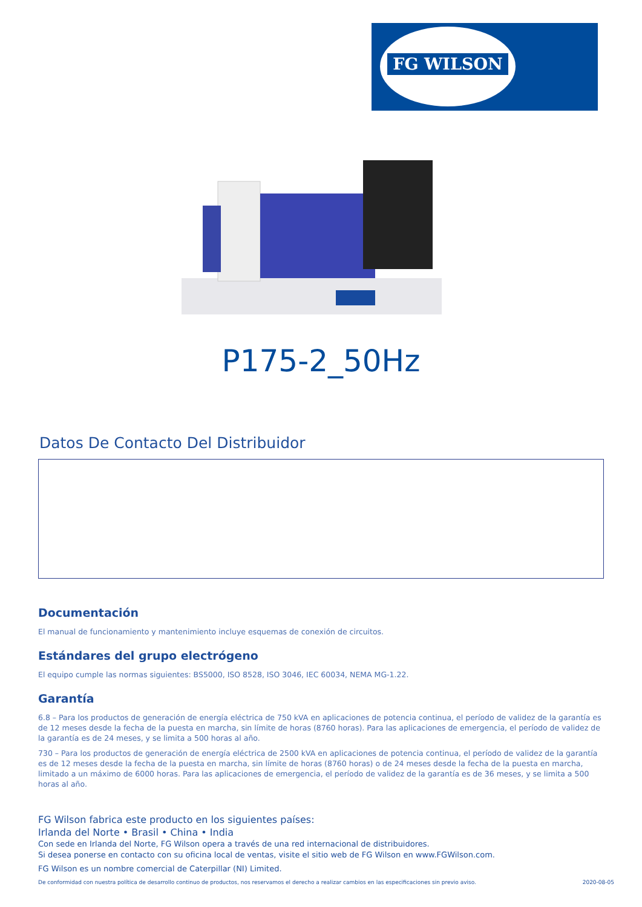FG WILSON
P175-2_50Hz
Datos De Contacto Del Distribuidor
Documentación
El manual de funcionamiento y mantenimiento incluye esquemas de conexión de circuitos.
Estándares del grupo electrógeno
El equipo cumple las normas siguientes: BS5000, ISO 8528, ISO 3046, IEC 60034, NEMA MG-1.22.
Garantía
6.8 – Para los productos de generación de energía eléctrica de 750 kVA en aplicaciones de potencia continua, el período de validez de la garantía es de 12 meses desde la fecha de la puesta en marcha, sin límite de horas (8760 horas). Para las aplicaciones de emergencia, el período de validez de la garantía es de 24 meses, y se limita a 500 horas al año.
730 – Para los productos de generación de energía eléctrica de 2500 kVA en aplicaciones de potencia continua, el período de validez de la garantía es de 12 meses desde la fecha de la puesta en marcha, sin límite de horas (8760 horas) o de 24 meses desde la fecha de la puesta en marcha, limitado a un máximo de 6000 horas. Para las aplicaciones de emergencia, el período de validez de la garantía es de 36 meses, y se limita a 500 horas al año.
FG Wilson fabrica este producto en los siguientes países:
Irlanda del Norte • Brasil • China • India
Con sede en Irlanda del Norte, FG Wilson opera a través de una red internacional de distribuidores.
Si desea ponerse en contacto con su oficina local de ventas, visite el sitio web de FG Wilson en www.FGWilson.com.
FG Wilson es un nombre comercial de Caterpillar (NI) Limited.
De conformidad con nuestra política de desarrollo continuo de productos, nos reservamos el derecho a realizar cambios en las especificaciones sin previo aviso. 2020-08-05